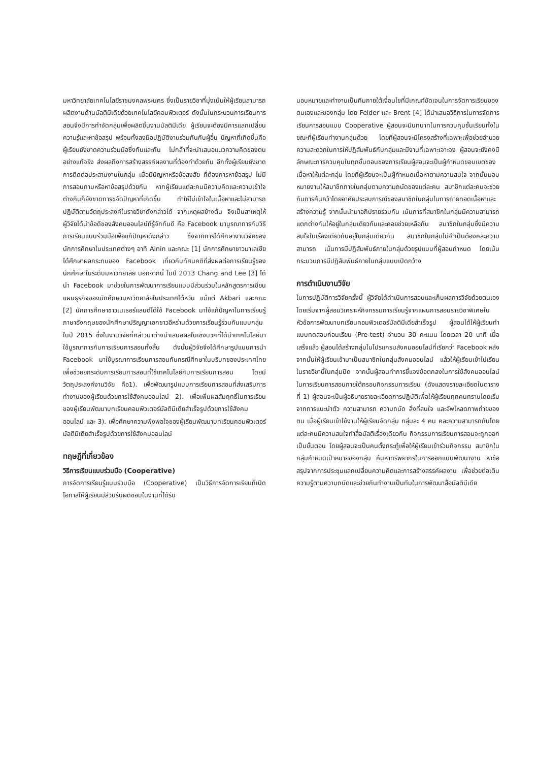มหาวิทยาลัยเทคโนโลยีราชมงคลพระนคร ซึ่งเป็นรายวิชาที่มุ่งเน้นให้ผู้เรียนสามารถผลิตงานด้านมัลติมีเดียด้วยเทคโนโลยีคอมพิวเตอร์ ดังนั้นในกระบวนการเรียนการสอนจึงมีการทำจัดกลุ่มเพื่อผลิตชิ้นงานมัลติมีเดีย ผู้เรียนจะต้องมีการแลกเปลี่ยนความรู้และหาข้อสรุป พร้อมทั้งลงมือปฏิบัติงานร่วมกันกับผู้อื่น ปัญหาที่เกิดขึ้นคือผู้เรียนยังขาดความร่วมมือซึ่งกันและกัน ไม่กล้าที่จะนำเสนอแนวความคิดของตนอย่างแท้จริง ส่งผลถึงการสร้างสรรค์ผลงานที่ต้องทำด้วยกัน อีกทั้งผู้เรียนยังขาดการติดต่อประสานงานในกลุ่ม เมื่อมีปัญหาหรือข้อสงสัย ที่ต้องการหาข้อสรุป ไม่มีการสอบถามหรือหาข้อสรุปด้วยกัน หากผู้เรียนแต่ละคนมีความคิดและความเข้าใจต่างกันก็ยังขาดการขจัดปัญหาที่เกิดขึ้น ทำให้ไม่เข้าใจในเนื้อหาและไม่สามารถปฏิบัติตามวัตถุประสงค์ในรายวิชาดังกล่าวได้ จากเหตุผลข้างต้น จึงเป็นสาเหตุให้ ผู้วิจัยได้นำข้อดีของสังคมออนไลน์ที่รู้จักกันดี คือ Facebook มาบูรณาการกับวิธีการเรียนแบบร่วมมือเพื่อแก้ปัญหาดังกล่าว ซึ่งจากการได้ศึกษางานวิจัยของนักการศึกษาในประเทศต่างๆ อาทิ Ainin และคณะ [1] นักการศึกษาชาวมาเลเซีย ได้ศึกษาผลกระทบของ Facebook เกี่ยวกับทัศนคติที่ส่งผลต่อการเรียนรู้ของนักศึกษาในระดับมหาวิทยาลัย นอกจากนี้ ในปี 2013 Chang and Lee [3] ได้นำ Facebook มาช่วยในการพัฒนาการเรียนแบบมีส่วนร่วมในหลักสูตรการเขียนแผนธุรกิจของนักศึกษามหาวิทยาลัยในประเทศไต้หวัน แม้แต่ Akbari และคณะ [2] นักการศึกษาชาวเนเธอร์แลนด์ได้ใช้ Facebook มาใช้แก้ปัญหาในการเรียนรู้ภาษาอังกฤษของนักศึกษาปริญญาเอกชาวอีหร่านด้วยการเรียนรู้ร่วมกันแบบกลุ่มในปี 2015 ซึ่งในงานวิจัยที่กล่าวมาต่างนำเสนอผลในเชิงบวกที่ได้นำเทคโนโลยีมาใช้บูรณาการกับการเรียนการสอนทั้งสิ้น ดังนั้นผู้วิจัยจึงได้ศึกษารูปแบบการนำ Facebook มาใช้บูรณาการเรียนการสอนกับกรณีศึกษาในบริบทของประเทศไทย เพื่อช่วยยกระดับการเรียนการสอนที่ใช้เทคโนโลยีกับการเรียนการสอน โดยมีวัตถุประสงค์งานวิจัย คือ1). เพื่อพัฒนารูปแบบการเรียนการสอนที่ส่งเสริมการทำงานของผู้เรียนด้วยการใช้สังคมออนไลน์ 2). เพื่อเพิ่มผลสัมฤทธิ์ในการเรียนของผู้เรียนพัฒนาบทเรียนคอมพิวเตอร์มัลติมีเดียสำเร็จรูปด้วยการใช้สังคมออนไลน์ และ 3). เพื่อศึกษาความพึงพอใจของผู้เรียนพัฒนาบทเรียนคอมพิวเตอร์มัลติมีเดียสำเร็จรูปด้วยการใช้สังคมออนไลน์
ทฤษฎีที่เกี่ยวข้อง
วิธีการเรียนแบบร่วมมือ (Cooperative)
การจัดการเรียนรู้แบบร่วมมือ (Cooperative) เป็นวิธีการจัดการเรียนที่เปิดโอกาสให้ผู้เรียนมีส่วนรับผิดชอบในงานที่ได้รับ
มอบหมายและทำงานเป็นทีมภายใต้เงื่อนไขที่มีเกณฑ์ชัดเจนในการจัดการเรียนของตนเองและของกลุ่ม โดย Felder และ Brent [4] ได้นำเสนอวิธีการในการจัดการเรียนการสอนแบบ Cooperative ผู้สอนจะมีบทบาทในการควบคุมชั้นเรียนทั้งในขณะที่ผู้เรียนทำงานกลุ่มด้วย โดยที่ผู้สอนจะมีโครงสร้างที่เฉพาะเพื่อช่วยอำนวยความสะดวกในการให้ปฏิสัมพันธ์กับกลุ่มและมีงานที่เฉพาะเจาะจง ผู้สอนจะยังคงมีลักษณะการควบคุมในทุกขั้นตอนของการเรียนผู้สอนจะเป็นผู้กำหนดขอบเขตของเนื้อหาให้แต่ละกลุ่ม โดยที่ผู้เรียนจะเป็นผู้กำหนดเนื้อหาตามความสนใจ จากนั้นมอบหมายงานให้สมาชิกภายในกลุ่มตามความถนัดของแต่ละคน สมาชิกแต่ละคนจะช่วยกันการค้นคว้าโดยอาศัยประสบการณ์ของสมาชิกในกลุ่มในการถ่ายทอดเนื้อหาและสร้างความรู้ จากนั้นนำมาอภิปรายร่วมกัน เน้นการที่สมาชิกในกลุ่มมีความสามารถแตกต่างกันให้อยู่ในกลุ่มเดียวกันและคอยช่วยเหลือกัน สมาชิกในกลุ่มซึ่งมีความสนใจในเรื่องเดียวกันอยู่ในกลุ่มเดียวกัน สมาชิกในกลุ่มไม่จำเป็นต้องคละความสามารถ เน้นการมีปฏิสัมพันธ์ภายในกลุ่มด้วยรูปแบบที่ผู้สอนกำหนด โดยเน้นกระบวนการมีปฏิสัมพันธ์ภายในกลุ่มแบบเปิดกว้าง
การดำเนินงานวิจัย
ในการปฏิบัติการวิจัยครั้งนี้ ผู้วิจัยได้ดำเนินการสอนและเก็บผลการวิจัยด้วยตนเอง โดยเริ่มจากผู้สอนวิเคราะห์กิจกรรมการเรียนรู้จากแผนการสอนรายวิชาพิเศษในหัวข้อการพัฒนาบทเรียนคอมพิวเตอร์มัลติมีเดียสำเร็จรูป ผู้สอนได้ให้ผู้เรียนทำแบบทดสอบก่อนเรียน (Pre-test) จำนวน 30 คะแนน โดยเวลา 20 นาที เมื่อเสร็จแล้ว ผู้สอนได้สร้างกลุ่มในโปรแกรมสังคมออนไลน์ที่เรียกว่า Facebook หลังจากนั้นให้ผู้เรียนเข้ามาเป็นสมาชิกในกลุ่มสังคมออนไลน์ แล้วให้ผู้เรียนเข้าไปเรียนในรายวิชานี้ในกลุ่มปิด จากนั้นผู้สอนทำการชี้แจงข้อตกลงในการใช้สังคมออนไลน์ในการเรียนการสอนภายใต้กรอบกิจกรรมการเรียน (ดังแสดงรายละเอียดในตารางที่ 1) ผู้สอนจะเป็นผู้อธิบายรายละเอียดการปฏิบัติเพื่อให้ผู้เรียนทุกคนทราบโดยเริ่มจากการแนะนำตัว ความสามารถ ความถนัด สิ่งที่สนใจ และอัพโหลดภาพถ่ายของตน เมื่อผู้เรียนเข้าใช้งานให้ผู้เรียนจัดกลุ่ม กลุ่มละ 4 คน คละความสามารถกันโดยแต่ละคนมีความสนใจทำสื่อมัลติเรื่องเดียวกัน กิจกรรมการเรียนการสอนจะถูกออกเป็นขั้นตอน โดยผู้สอนจะเป็นคนตั้งกระทู้เพื่อให้ผู้เรียนเข้าร่วมกิจกรรม สมาชิกในกลุ่มกำหนดเป้าหมายของกลุ่ม ค้นหาทรัพยากรในการออกแบบพัฒนางาน หาข้อสรุปจากการประชุมแลกเปลี่ยนความคิดและการสร้างสรรค์ผลงาน เพื่อช่วยต่อเติมความรู้ตามความถนัดและช่วยกันทำงานเป็นทีมในการพัฒนาสื่อมัลติมีเดีย